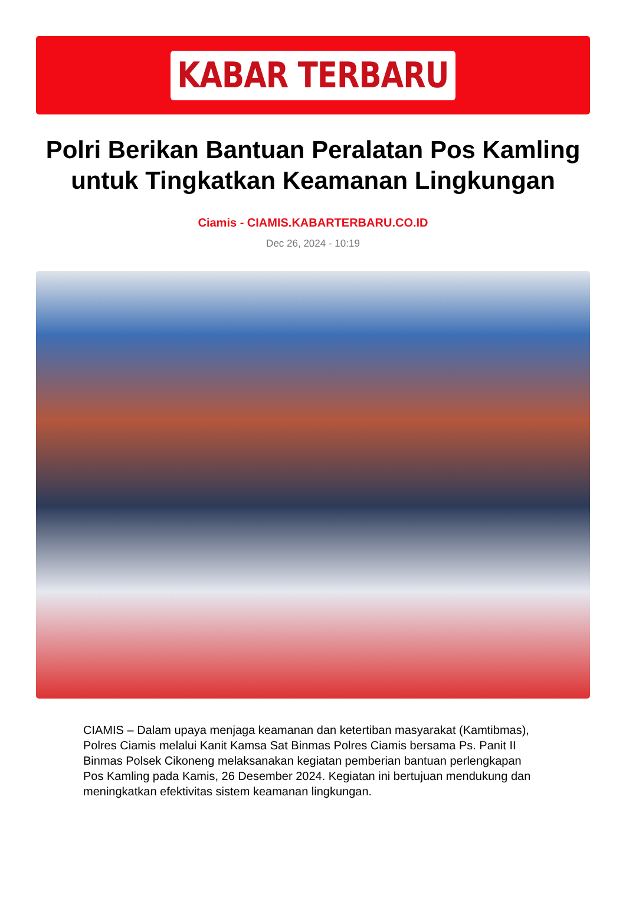KABAR TERBARU
Polri Berikan Bantuan Peralatan Pos Kamling untuk Tingkatkan Keamanan Lingkungan
Ciamis - CIAMIS.KABARTERBARU.CO.ID
Dec 26, 2024 - 10:19
CIAMIS – Dalam upaya menjaga keamanan dan ketertiban masyarakat (Kamtibmas), Polres Ciamis melalui Kanit Kamsa Sat Binmas Polres Ciamis bersama Ps. Panit II Binmas Polsek Cikoneng melaksanakan kegiatan pemberian bantuan perlengkapan Pos Kamling pada Kamis, 26 Desember 2024. Kegiatan ini bertujuan mendukung dan meningkatkan efektivitas sistem keamanan lingkungan.